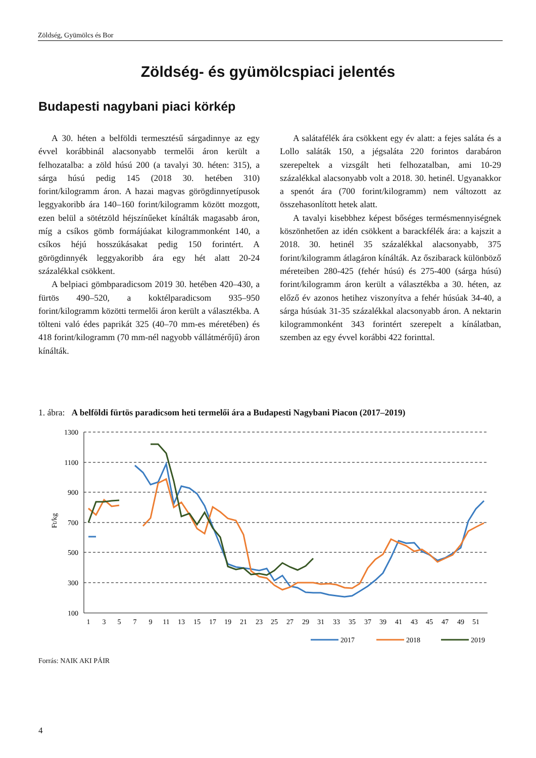Zöldség, Gyümölcs és Bor
Zöldség- és gyümölcspiaci jelentés
Budapesti nagybani piaci körkép
A 30. héten a belföldi termesztésű sárgadinnye az egy évvel korábbinál alacsonyabb termelői áron került a felhozatalba: a zöld húsú 200 (a tavalyi 30. héten: 315), a sárga húsú pedig 145 (2018 30. hetében 310) forint/kilogramm áron. A hazai magvas görögdinnyetípusok leggyakoribb ára 140–160 forint/kilogramm között mozgott, ezen belül a sötétzöld héjszínűeket kínálták magasabb áron, míg a csíkos gömb formájúakat kilogrammonként 140, a csíkos héjú hosszúkásakat pedig 150 forintért. A görögdinnyék leggyakoribb ára egy hét alatt 20-24 százalékkal csökkent.
A belpiaci gömbparadicsom 2019 30. hetében 420–430, a fürtös 490–520, a koktélparadicsom 935–950 forint/kilogramm közötti termelői áron került a választékba. A tölteni való édes paprikát 325 (40–70 mm-es méretében) és 418 forint/kilogramm (70 mm-nél nagyobb vállátmérőjű) áron kínálták.
A salátafélék ára csökkent egy év alatt: a fejes saláta és a Lollo saláták 150, a jégsaláta 220 forintos darabáron szerepeltek a vizsgált heti felhozatalban, ami 10-29 százalékkal alacsonyabb volt a 2018. 30. hetinél. Ugyanakkor a spenót ára (700 forint/kilogramm) nem változott az összehasonlított hetek alatt.
A tavalyi kisebbhez képest bőséges termésmennyiségnek köszönhetően az idén csökkent a barackfélék ára: a kajszit a 2018. 30. hetinél 35 százalékkal alacsonyabb, 375 forint/kilogramm átlagáron kínálták. Az őszibarack különböző méreteiben 280-425 (fehér húsú) és 275-400 (sárga húsú) forint/kilogramm áron került a választékba a 30. héten, az előző év azonos hetihez viszonyítva a fehér húsúak 34-40, a sárga húsúak 31-35 százalékkal alacsonyabb áron. A nektarin kilogrammonként 343 forintért szerepelt a kínálatban, szemben az egy évvel korábbi 422 forinttal.
1. ábra: A belföldi fürtös paradicsom heti termelői ára a Budapesti Nagybani Piacon (2017–2019)
1300
1100
900
700
500
300
100
Ft/kg
1
3
5
7
9
11
13
15
17
19
21
23
25
27
29
31
33
35
37
39
41
43
45
47
49
51
2017
2018
2019
Forrás: NAIK AKI PÁIR
4